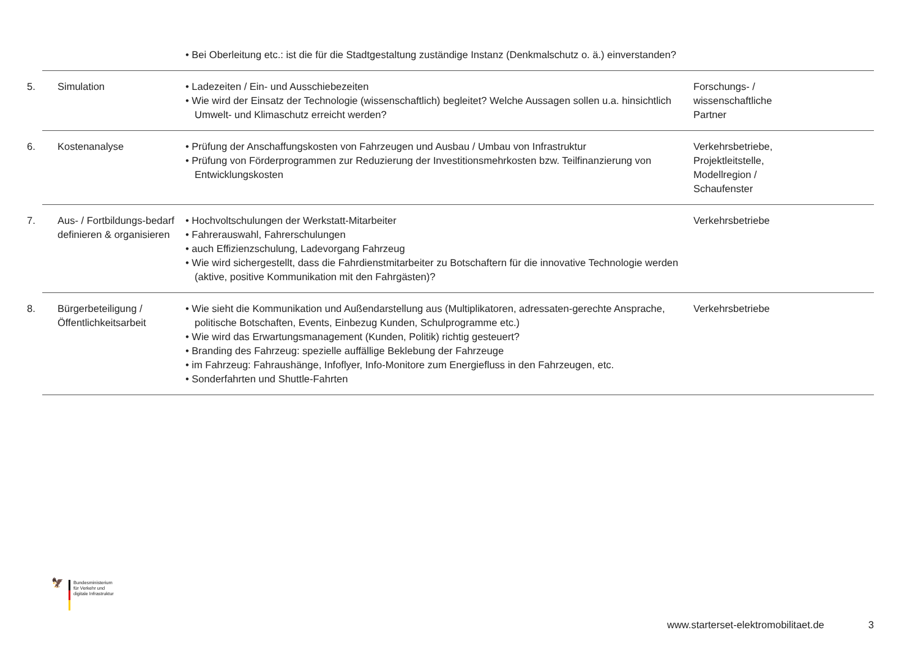| | • Bei Oberleitung etc.: ist die für die Stadtgestaltung zuständige Instanz (Denkmalschutz o. ä.) einverstanden? | |
| 5. Simulation | • Ladezeiten / Ein- und Ausschiebezeiten • Wie wird der Einsatz der Technologie (wissenschaftlich) begleitet? Welche Aussagen sollen u.a. hinsichtlich Umwelt- und Klimaschutz erreicht werden? | Forschungs- / wissenschaftliche Partner |
| 6. Kostenanalyse | • Prüfung der Anschaffungskosten von Fahrzeugen und Ausbau / Umbau von Infrastruktur • Prüfung von Förderprogrammen zur Reduzierung der Investitionsmehrkosten bzw. Teilfinanzierung von Entwicklungskosten | Verkehrsbetriebe, Projektleitstelle, Modellregion / Schaufenster |
| 7. Aus- / Fortbildungs-bedarf definieren & organisieren | • Hochvoltschulungen der Werkstatt-Mitarbeiter • Fahrerauswahl, Fahrerschulungen • auch Effizienzschulung, Ladevorgang Fahrzeug • Wie wird sichergestellt, dass die Fahrdienstmitarbeiter zu Botschaftern für die innovative Technologie werden (aktive, positive Kommunikation mit den Fahrgästen)? | Verkehrsbetriebe |
| 8. Bürgerbeteiligung / Öffentlichkeitsarbeit | • Wie sieht die Kommunikation und Außendarstellung aus (Multiplikatoren, adressaten-gerechte Ansprache, politische Botschaften, Events, Einbezug Kunden, Schulprogramme etc.) • Wie wird das Erwartungsmanagement (Kunden, Politik) richtig gesteuert? • Branding des Fahrzeug: spezielle auffällige Beklebung der Fahrzeuge • im Fahrzeug: Fahraushänge, Infoflyer, Info-Monitore zum Energiefluss in den Fahrzeugen, etc. • Sonderfahrten und Shuttle-Fahrten | Verkehrsbetriebe |
🦅
Bundesministerium
für Verkehr und
digitale Infrastruktur
www.starterset-elektromobilitaet.de 3